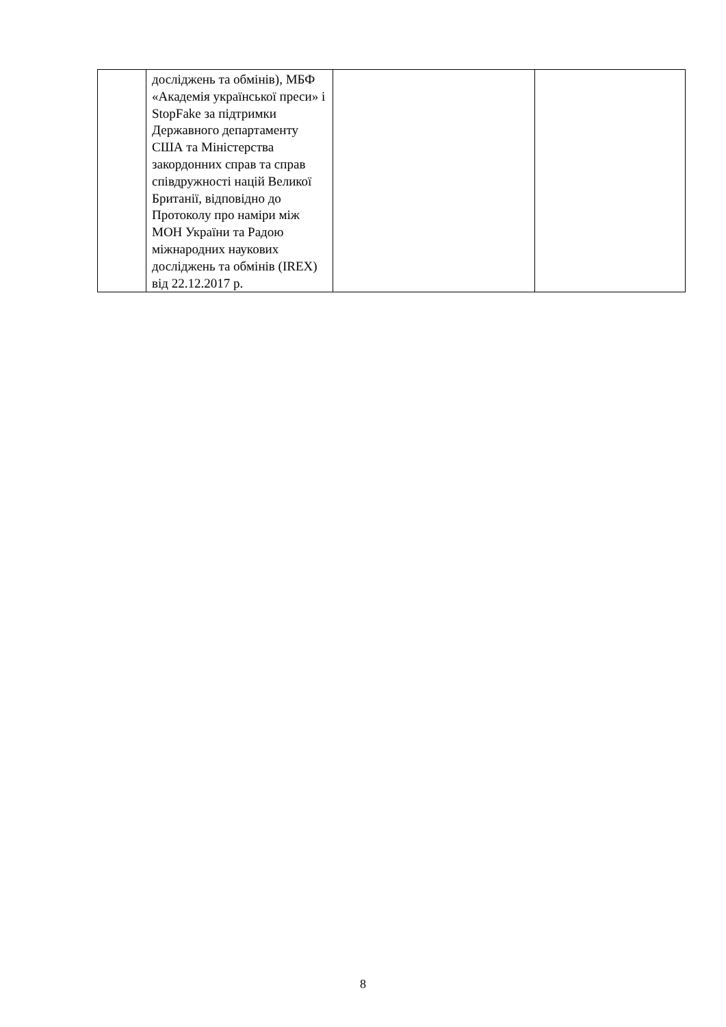| | досліджень та обмінів), МБФ «Академія української преси» і StopFake за підтримки Державного департаменту США та Міністерства закордонних справ та справ співдружності націй Великої Британії, відповідно до Протоколу про наміри між МОН України та Радою міжнародних наукових досліджень та обмінів (IREX) від 22.12.2017 р. | | |
8